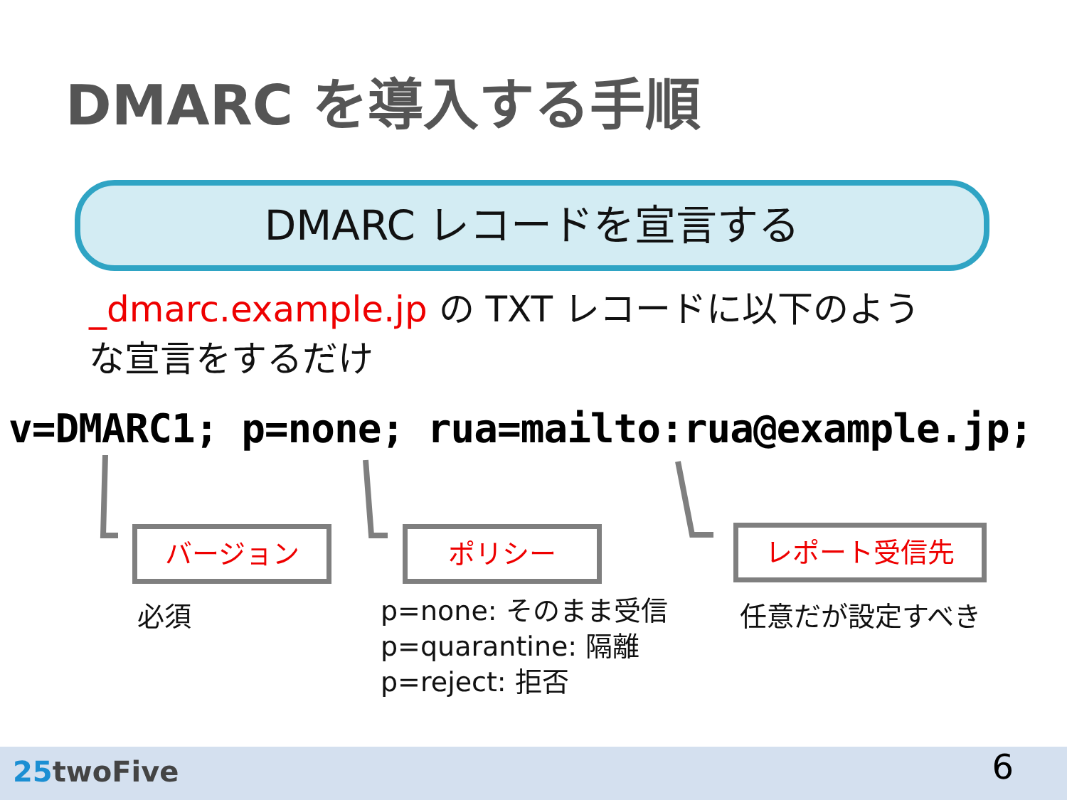DMARC を導入する手順
DMARC レコードを宣言する
_dmarc.example.jp の TXT レコードに以下のような宣言をするだけ
v=DMARC1; p=none; rua=mailto:rua@example.jp;
バージョン ポリシー レポート受信先
必須
p=none: そのまま受信
p=quarantine: 隔離
p=reject: 拒否
任意だが設定すべき
25twoFive 6